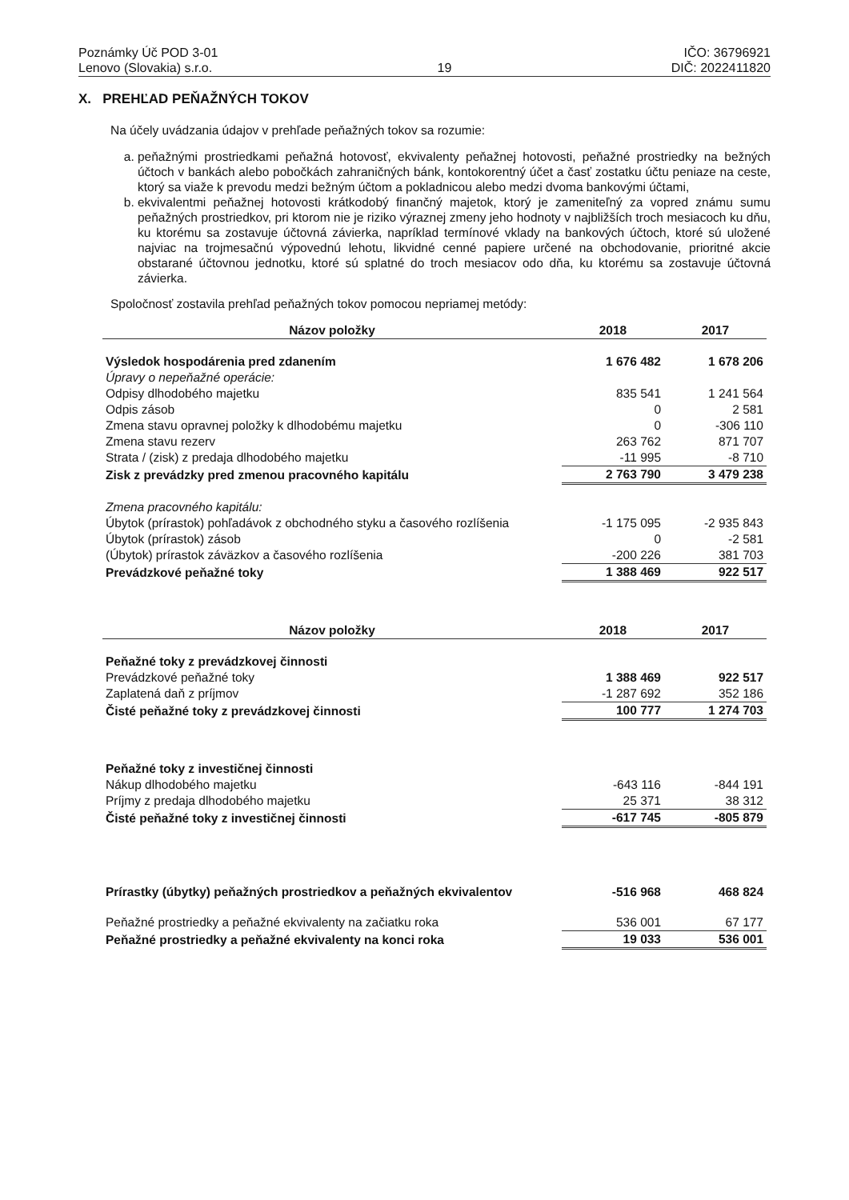Poznámky Úč POD 3-01
Lenovo (Slovakia) s.r.o.
19 IČO: 36796921
DIČ: 2022411820
X. PREHĽAD PEŇAŽNÝCH TOKOV
Na účely uvádzania údajov v prehľade peňažných tokov sa rozumie:
a. peňažnými prostriedkami peňažná hotovosť, ekvivalenty peňažnej hotovosti, peňažné prostriedky na bežných účtoch v bankách alebo pobočkách zahraničných bánk, kontokorentný účet a časť zostatku účtu peniaze na ceste, ktorý sa viaže k prevodu medzi bežným účtom a pokladnicou alebo medzi dvoma bankovými účtami,
b. ekvivalentmi peňažnej hotovosti krátkodobý finančný majetok, ktorý je zameniteľný za vopred známu sumu peňažných prostriedkov, pri ktorom nie je riziko výraznej zmeny jeho hodnoty v najbližších troch mesiacoch ku dňu, ku ktorému sa zostavuje účtovná závierka, napríklad termínové vklady na bankových účtoch, ktoré sú uložené najviac na trojmesačnú výpovednú lehotu, likvidné cenné papiere určené na obchodovanie, prioritné akcie obstarané účtovnou jednotku, ktoré sú splatné do troch mesiacov odo dňa, ku ktorému sa zostavuje účtovná závierka.
Spoločnosť zostavila prehľad peňažných tokov pomocou nepriamej metódy:
| Názov položky | 2018 | 2017 |
| --- | --- | --- |
| Výsledok hospodárenia pred zdanením | 1 676 482 | 1 678 206 |
| Úpravy o nepeňažné operácie: | | |
| Odpisy dlhodobého majetku | 835 541 | 1 241 564 |
| Odpis zásob | 0 | 2 581 |
| Zmena stavu opravnej položky k dlhodobému majetku | 0 | -306 110 |
| Zmena stavu rezerv | 263 762 | 871 707 |
| Strata / (zisk) z predaja dlhodobého majetku | -11 995 | -8 710 |
| Zisk z prevádzky pred zmenou pracovného kapitálu | 2 763 790 | 3 479 238 |
| Zmena pracovného kapitálu: | | |
| Úbytok (prírastok) pohľadávok z obchodného styku a časového rozlíšenia | -1 175 095 | -2 935 843 |
| Úbytok (prírastok) zásob | 0 | -2 581 |
| (Úbytok) prírastok záväzkov a časového rozlíšenia | -200 226 | 381 703 |
| Prevádzkové peňažné toky | 1 388 469 | 922 517 |
| Názov položky | 2018 | 2017 |
| --- | --- | --- |
| Peňažné toky z prevádzkovej činnosti | | |
| Prevádzkové peňažné toky | 1 388 469 | 922 517 |
| Zaplatená daň z príjmov | -1 287 692 | 352 186 |
| Čisté peňažné toky z prevádzkovej činnosti | 100 777 | 1 274 703 |
| Peňažné toky z investičnej činnosti | | |
| Nákup dlhodobého majetku | -643 116 | -844 191 |
| Príjmy z predaja dlhodobého majetku | 25 371 | 38 312 |
| Čisté peňažné toky z investičnej činnosti | -617 745 | -805 879 |
| Prírastky (úbytky) peňažných prostriedkov a peňažných ekvivalentov | -516 968 | 468 824 |
| Peňažné prostriedky a peňažné ekvivalenty na začiatku roka | 536 001 | 67 177 |
| Peňažné prostriedky a peňažné ekvivalenty na konci roka | 19 033 | 536 001 |